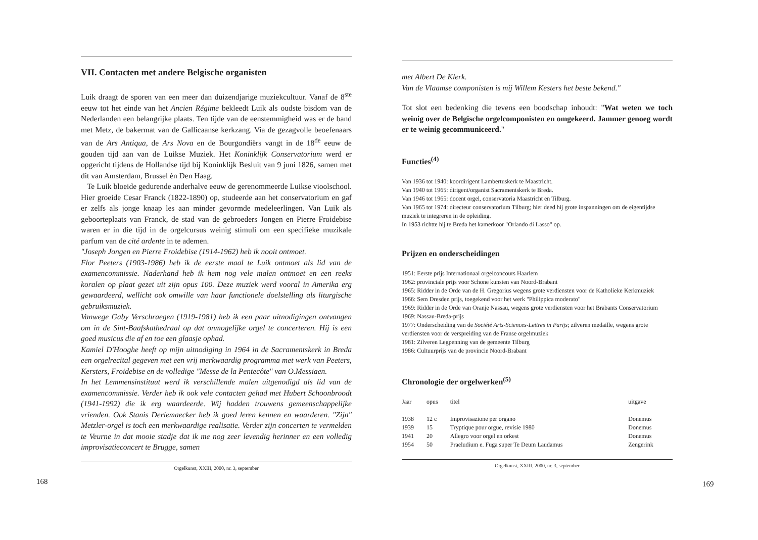VII. Contacten met andere Belgische organisten
Luik draagt de sporen van een meer dan duizendjarige muziekcultuur. Vanaf de 8<sup>ste</sup> eeuw tot het einde van het Ancien Régime bekleedt Luik als oudste bisdom van de Nederlanden een belangrijke plaats. Ten tijde van de eenstemmigheid was er de band met Metz, de bakermat van de Gallicaanse kerkzang. Via de gezagvolle beoefenaars van de Ars Antiqua, de Ars Nova en de Bourgondiërs vangt in de 18<sup>de</sup> eeuw de gouden tijd aan van de Luikse Muziek. Het Koninklijk Conservatorium werd er opgericht tijdens de Hollandse tijd bij Koninklijk Besluit van 9 juni 1826, samen met dit van Amsterdam, Brussel èn Den Haag.
Te Luik bloeide gedurende anderhalve eeuw de gerenommeerde Luikse vioolschool. Hier groeide Cesar Franck (1822-1890) op, studeerde aan het conservatorium en gaf er zelfs als jonge knaap les aan minder gevormde medeleerlingen. Van Luik als geboorteplaats van Franck, de stad van de gebroeders Jongen en Pierre Froidebise waren er in die tijd in de orgelcursus weinig stimuli om een specifieke muzikale parfum van de cité ardente in te ademen.
"Joseph Jongen en Pierre Froidebise (1914-1962) heb ik nooit ontmoet.
Flor Peeters (1903-1986) heb ik de eerste maal te Luik ontmoet als lid van de examencommissie. Naderhand heb ik hem nog vele malen ontmoet en een reeks koralen op plaat gezet uit zijn opus 100. Deze muziek werd vooral in Amerika erg gewaardeerd, wellicht ook omwille van haar functionele doelstelling als liturgische gebruiksmuziek.
Vanwege Gaby Verschraegen (1919-1981) heb ik een paar uitnodigingen ontvangen om in de Sint-Baafskathedraal op dat onmogelijke orgel te concerteren. Hij is een goed musicus die af en toe een glaasje ophad.
Kamiel D'Hooghe heeft op mijn uitnodiging in 1964 in de Sacramentskerk in Breda een orgelrecital gegeven met een vrij merkwaardig programma met werk van Peeters, Kersters, Froidebise en de volledige "Messe de la Pentecôte" van O.Messiaen.
In het Lemmensinstituut werd ik verschillende malen uitgenodigd als lid van de examencommissie. Verder heb ik ook vele contacten gehad met Hubert Schoonbroodt (1941-1992) die ik erg waardeerde. Wij hadden trouwens gemeenschappelijke vrienden. Ook Stanis Deriemaecker heb ik goed leren kennen en waarderen. "Zijn" Metzler-orgel is toch een merkwaardige realisatie. Verder zijn concerten te vermelden te Veurne in dat mooie stadje dat ik me nog zeer levendig herinner en een volledig improvisatieconcert te Brugge, samen
Orgelkunst, XXIII, 2000, nr. 3, september
168
met Albert De Klerk.
Van de Vlaamse componisten is mij Willem Kesters het beste bekend."
Tot slot een bedenking die tevens een boodschap inhoudt: "Wat weten we toch weinig over de Belgische orgelcomponisten en omgekeerd. Jammer genoeg wordt er te weinig gecommuniceerd."
Functies<sup>(4)</sup>
Van 1936 tot 1940: koordirigent Lambertuskerk te Maastricht.
Van 1940 tot 1965: dirigent/organist Sacramentskerk te Breda.
Van 1946 tot 1965: docent orgel, conservatoria Maastricht en Tilburg.
Van 1965 tot 1974: directeur conservatorium Tilburg; hier deed hij grote inspanningen om de eigentijdse muziek te integreren in de opleiding.
In 1953 richtte hij te Breda het kamerkoor "Orlando di Lasso" op.
Prijzen en onderscheidingen
1951: Eerste prijs Internationaal orgelconcours Haarlem
1962: provinciale prijs voor Schone kunsten van Noord-Brabant
1965: Ridder in de Orde van de H. Gregorius wegens grote verdiensten voor de Katholieke Kerkmuziek
1966: Sem Dresden prijs, toegekend voor het werk "Philippica moderato"
1969: Ridder in de Orde van Oranje Nassau, wegens grote verdiensten voor het Brabants Conservatorium
1969: Nassau-Breda-prijs
1977: Onderscheiding van de Société Arts-Sciences-Lettres in Parijs; zilveren medaille, wegens grote verdiensten voor de verspreiding van de Franse orgelmuziek
1981: Zilveren Legpenning van de gemeente Tilburg
1986: Cultuurprijs van de provincie Noord-Brabant
Chronologie der orgelwerken<sup>(5)</sup>
| Jaar | opus | titel | uitgave |
| --- | --- | --- | --- |
| 1938 | 12 c | Improvisazione per organo | Donemus |
| 1939 | 15 | Tryptique pour orgue, revisie 1980 | Donemus |
| 1941 | 20 | Allegro voor orgel en orkest | Donemus |
| 1954 | 50 | Praeludium e. Fuga super Te Deum Laudamus | Zengerink |
Orgelkunst, XXIII, 2000, nr. 3, september
169